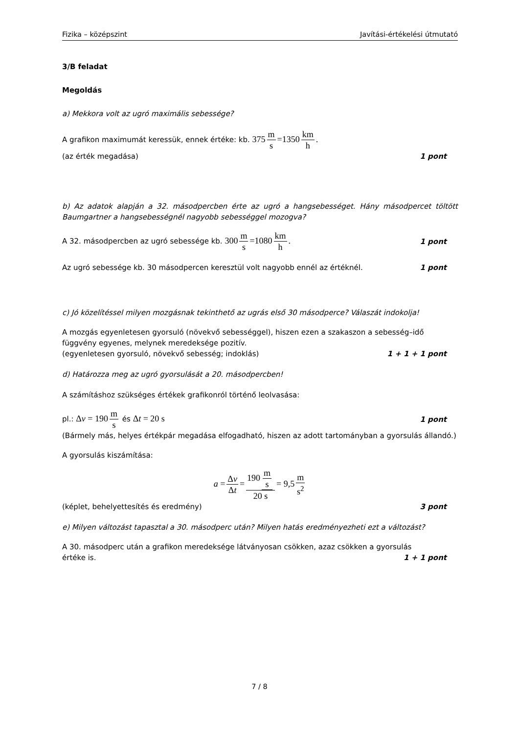Fizika – középszint Javítási-értékelési útmutató
3/B feladat
Megoldás
a) Mekkora volt az ugró maximális sebessége?
A grafikon maximumát keressük, ennek értéke: kb. 375 m s =1350 km h.
(az érték megadása) 1 pont
b) Az adatok alapján a 32. másodpercben érte az ugró a hangsebességet. Hány másodpercet töltött Baumgartner a hangsebességnél nagyobb sebességgel mozogva?
A 32. másodpercben az ugró sebessége kb. 300 m s =1080 km h.
1 pont
Az ugró sebessége kb. 30 másodpercen keresztül volt nagyobb ennél az értéknél.
1 pont
c) Jó közelítéssel milyen mozgásnak tekinthető az ugrás első 30 másodperce? Válaszát indokolja!
A mozgás egyenletesen gyorsuló (növekvő sebességgel), hiszen ezen a szakaszon a sebesség–idő függvény egyenes, melynek meredeksége pozitív.
(egyenletesen gyorsuló, növekvő sebesség; indoklás)
1 + 1 + 1 pont
d) Határozza meg az ugró gyorsulását a 20. másodpercben!
A számításhoz szükséges értékek grafikonról történő leolvasása:
pl.: Δv = 190 m s és Δt = 20 s
1 pont
(Bármely más, helyes értékpár megadása elfogadható, hiszen az adott tartományban a gyorsulás állandó.)
A gyorsulás kiszámítása:
a = Δv Δt = 190 m s 20 s = 9,5 m s<sup>2</sup>
(képlet, behelyettesítés és eredmény)
3 pont
e) Milyen változást tapasztal a 30. másodperc után? Milyen hatás eredményezheti ezt a változást?
A 30. másodperc után a grafikon meredeksége látványosan csökken, azaz csökken a gyorsulás
értéke is. 1 + 1 pont
7 / 8